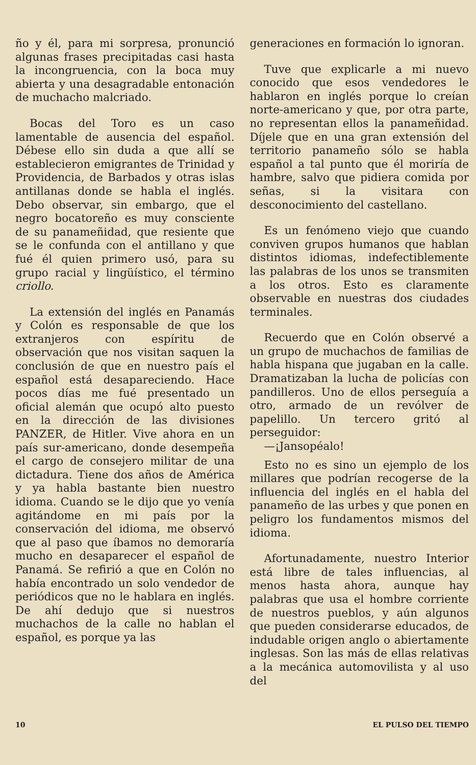ño y él, para mi sorpresa, pronunció algunas frases precipitadas casi hasta la incongruencia, con la boca muy abierta y una desagradable entonación de muchacho malcriado.
Bocas del Toro es un caso lamentable de ausencia del español. Débese ello sin duda a que allí se establecieron emigrantes de Trinidad y Providencia, de Barbados y otras islas antillanas donde se habla el inglés. Debo observar, sin embargo, que el negro bocatoreño es muy consciente de su panameñidad, que resiente que se le confunda con el antillano y que fué él quien primero usó, para su grupo racial y lingüístico, el término criollo.
La extensión del inglés en Panamás y Colón es responsable de que los extranjeros con espíritu de observación que nos visitan saquen la conclusión de que en nuestro país el español está desapareciendo. Hace pocos días me fué presentado un oficial alemán que ocupó alto puesto en la dirección de las divisiones PANZER, de Hitler. Vive ahora en un país sur-americano, donde desempeña el cargo de consejero militar de una dictadura. Tiene dos años de América y ya habla bastante bien nuestro idioma. Cuando se le dijo que yo venía agitándome en mi país por la conservación del idioma, me observó que al paso que íbamos no demoraría mucho en desaparecer el español de Panamá. Se refirió a que en Colón no había encontrado un solo vendedor de periódicos que no le hablara en inglés. De ahí dedujo que si nuestros muchachos de la calle no hablan el español, es porque ya las
generaciones en formación lo ignoran.
Tuve que explicarle a mi nuevo conocido que esos vendedores le hablaron en inglés porque lo creían norte-americano y que, por otra parte, no representan ellos la panameñidad. Díjele que en una gran extensión del territorio panameño sólo se habla español a tal punto que él moriría de hambre, salvo que pidiera comida por señas, si la visitara con desconocimiento del castellano.
Es un fenómeno viejo que cuando conviven grupos humanos que hablan distintos idiomas, indefectiblemente las palabras de los unos se transmiten a los otros. Esto es claramente observable en nuestras dos ciudades terminales.
Recuerdo que en Colón observé a un grupo de muchachos de familias de habla hispana que jugaban en la calle. Dramatizaban la lucha de policías con pandilleros. Uno de ellos perseguía a otro, armado de un revólver de papelillo. Un tercero gritó al perseguidor:
—¡Jansopéalo!
Esto no es sino un ejemplo de los millares que podrían recogerse de la influencia del inglés en el habla del panameño de las urbes y que ponen en peligro los fundamentos mismos del idioma.
Afortunadamente, nuestro Interior está libre de tales influencias, al menos hasta ahora, aunque hay palabras que usa el hombre corriente de nuestros pueblos, y aún algunos que pueden considerarse educados, de indudable origen anglo o abiertamente inglesas. Son las más de ellas relativas a la mecánica automovilista y al uso del
10 EL PULSO DEL TIEMPO